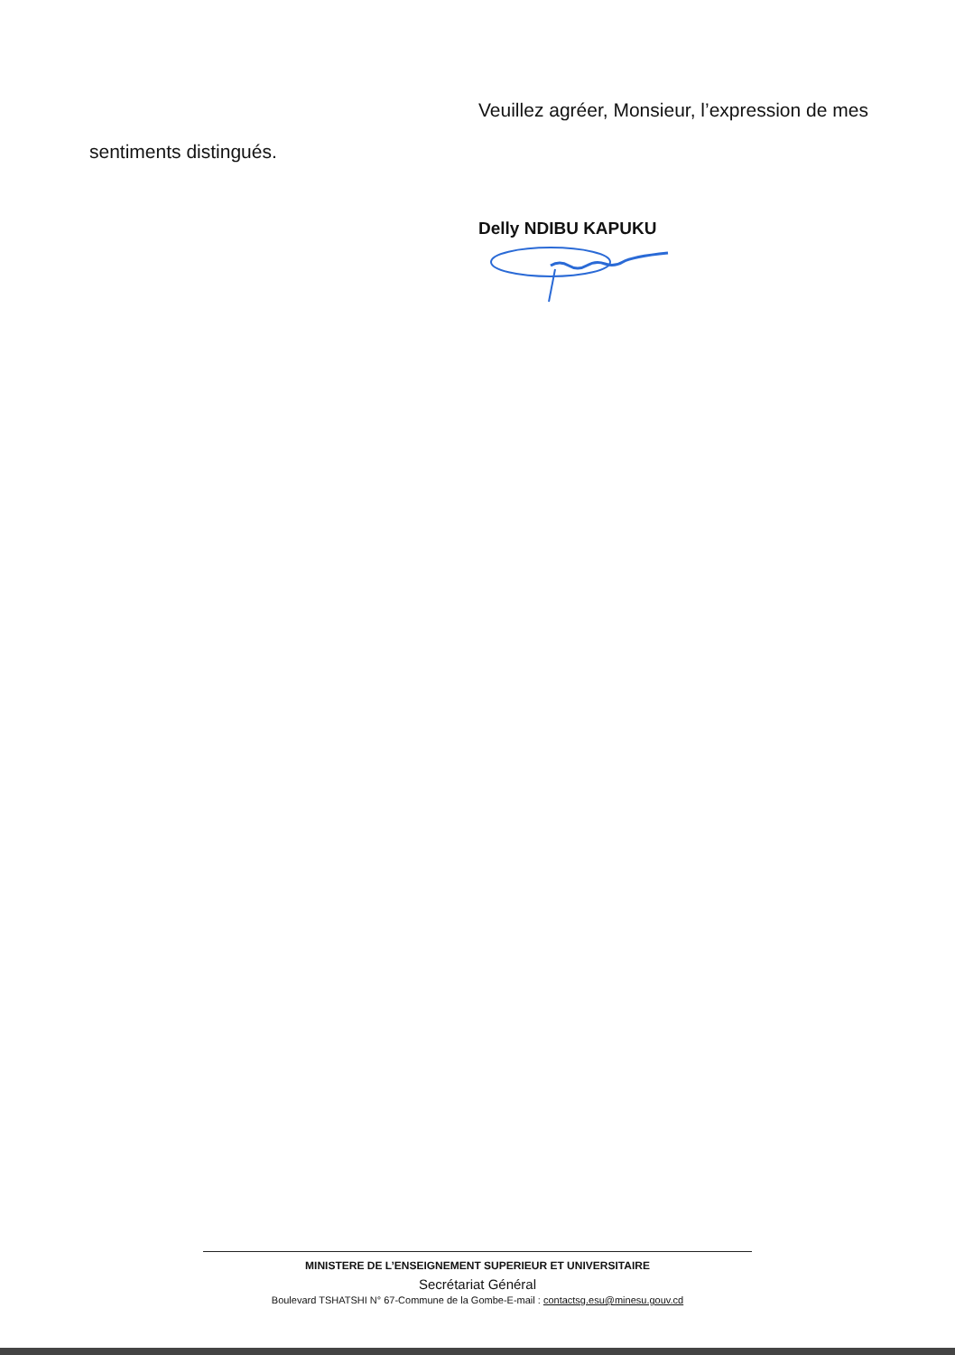Veuillez agréer, Monsieur, l’expression de mes
sentiments distingués.
Delly NDIBU KAPUKU
MINISTERE DE L’ENSEIGNEMENT SUPERIEUR ET UNIVERSITAIRE
Secrétariat Général
Boulevard TSHATSHI N° 67-Commune de la Gombe-E-mail : contactsg.esu@minesu.gouv.cd